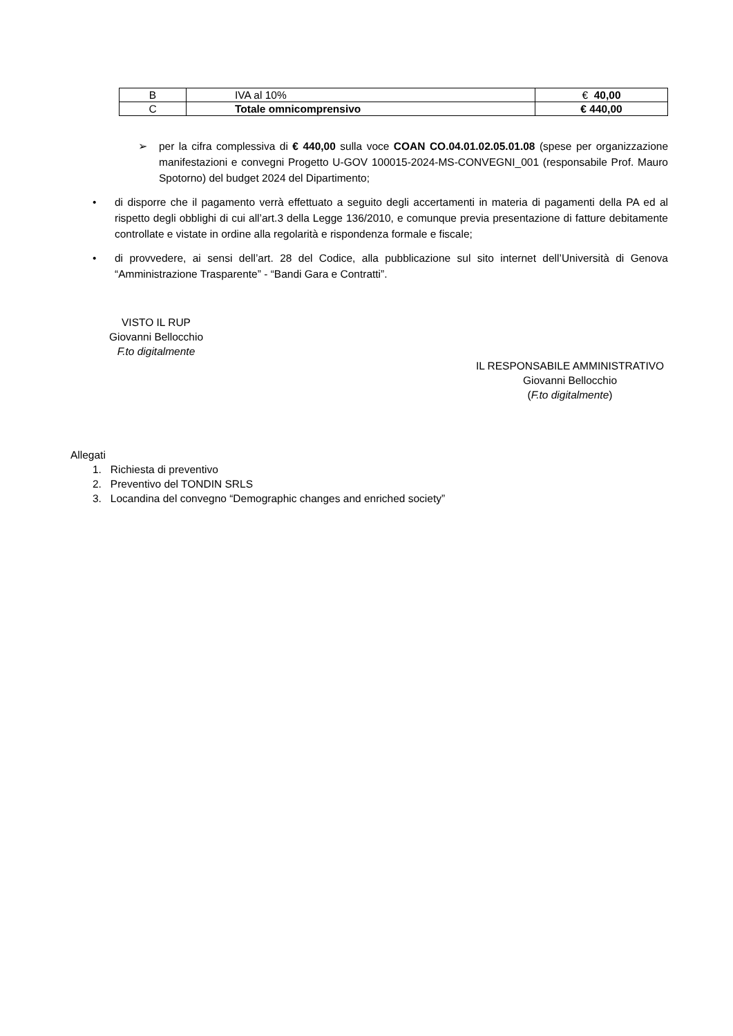| B | IVA al 10% | € 40,00 |
| C | Totale omnicomprensivo | € 440,00 |
➢ per la cifra complessiva di € 440,00 sulla voce COAN CO.04.01.02.05.01.08 (spese per organizzazione manifestazioni e convegni Progetto U-GOV 100015-2024-MS-CONVEGNI_001 (responsabile Prof. Mauro Spotorno) del budget 2024 del Dipartimento;
• di disporre che il pagamento verrà effettuato a seguito degli accertamenti in materia di pagamenti della PA ed al rispetto degli obblighi di cui all’art.3 della Legge 136/2010, e comunque previa presentazione di fatture debitamente controllate e vistate in ordine alla regolarità e rispondenza formale e fiscale;
• di provvedere, ai sensi dell’art. 28 del Codice, alla pubblicazione sul sito internet dell’Università di Genova “Amministrazione Trasparente” - “Bandi Gara e Contratti”.
VISTO IL RUP
Giovanni Bellocchio
F.to digitalmente
IL RESPONSABILE AMMINISTRATIVO
Giovanni Bellocchio
(F.to digitalmente)
Allegati
1. Richiesta di preventivo
2. Preventivo del TONDIN SRLS
3. Locandina del convegno “Demographic changes and enriched society”